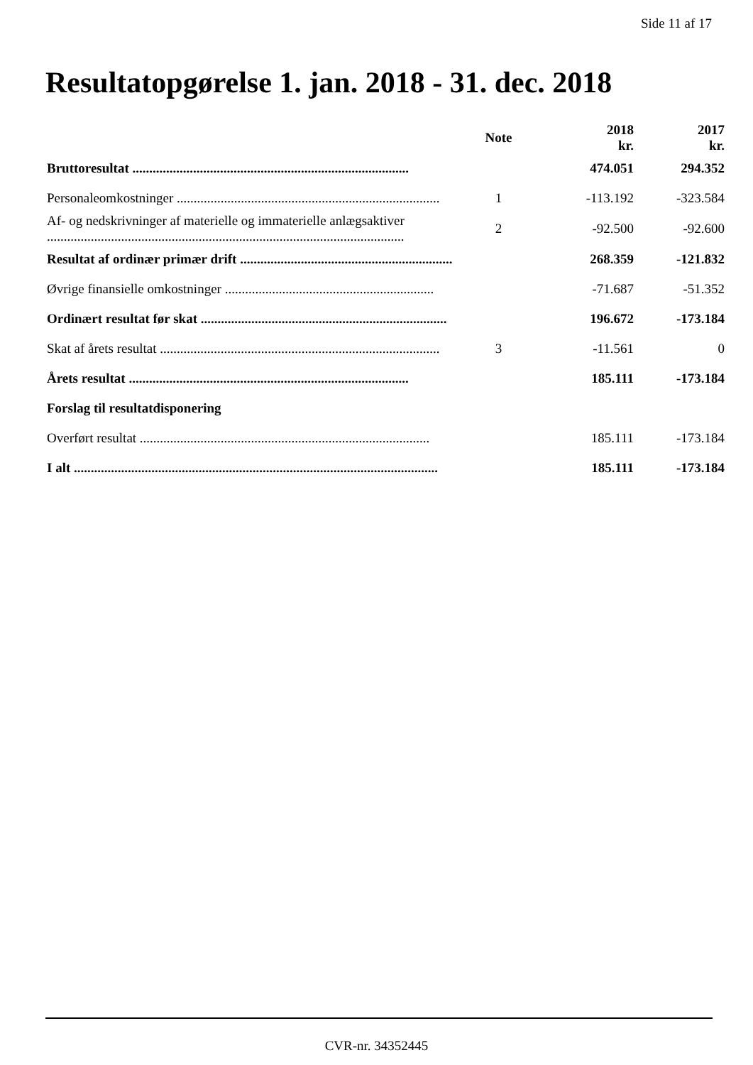Side 11 af 17
Resultatopgørelse 1. jan. 2018 - 31. dec. 2018
| | Note | 2018 kr. | 2017 kr. |
| --- | --- | --- | --- |
| Bruttoresultat .................................................................................. | | 474.051 | 294.352 |
| Personaleomkostninger .............................................................................. | 1 | -113.192 | -323.584 |
| Af- og nedskrivninger af materielle og immaterielle anlægsaktiver .......................................................................................................... | 2 | -92.500 | -92.600 |
| Resultat af ordinær primær drift ............................................................... | | 268.359 | -121.832 |
| Øvrige finansielle omkostninger .............................................................. | | -71.687 | -51.352 |
| Ordinært resultat før skat ......................................................................... | | 196.672 | -173.184 |
| Skat af årets resultat ................................................................................... | 3 | -11.561 | 0 |
| Årets resultat ................................................................................... | | 185.111 | -173.184 |
| Forslag til resultatdisponering | | | |
| Overført resultat ...................................................................................... | | 185.111 | -173.184 |
| I alt ............................................................................................................ | | 185.111 | -173.184 |
CVR-nr. 34352445